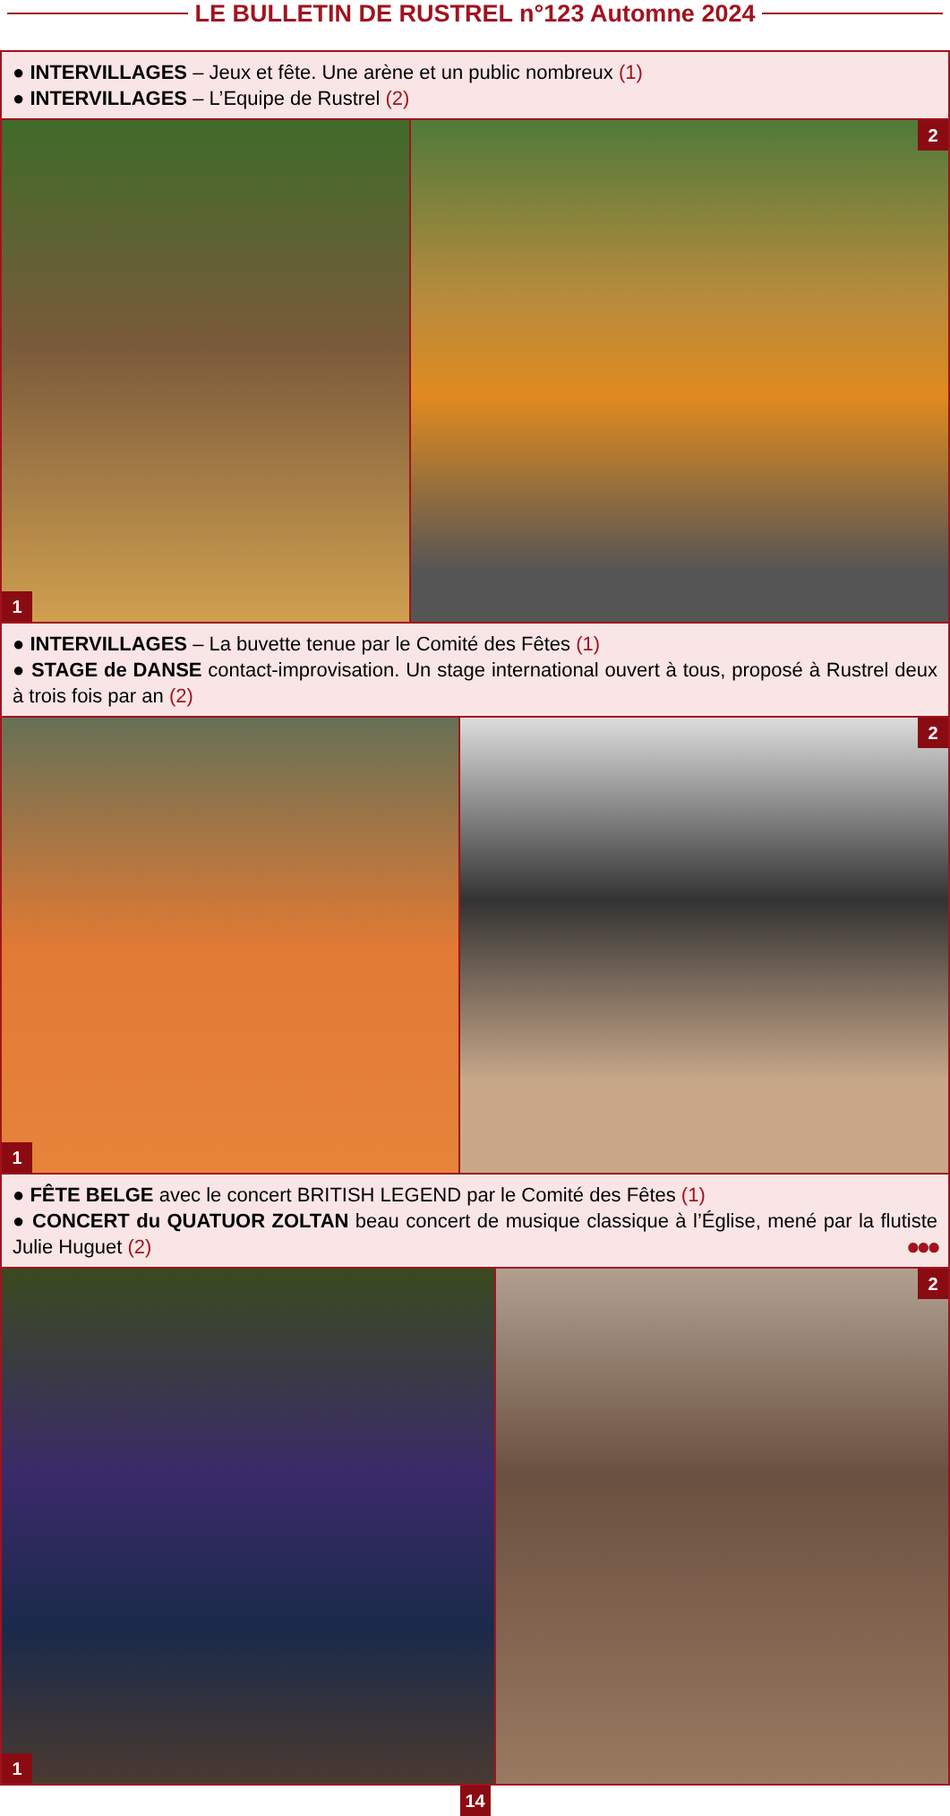LE BULLETIN DE RUSTREL n°123 Automne 2024
● INTERVILLAGES – Jeux et fête. Une arène et un public nombreux (1)
● INTERVILLAGES – L’Equipe de Rustrel (2)
1
2
● INTERVILLAGES – La buvette tenue par le Comité des Fêtes (1)
● STAGE de DANSE contact-improvisation. Un stage international ouvert à tous, proposé à Rustrel deux à trois fois par an (2)
1
2
● FÊTE BELGE avec le concert BRITISH LEGEND par le Comité des Fêtes (1)
● CONCERT du QUATUOR ZOLTAN beau concert de musique classique à l’Église, mené par la flutiste Julie Huguet (2) ●●●
1
2
14